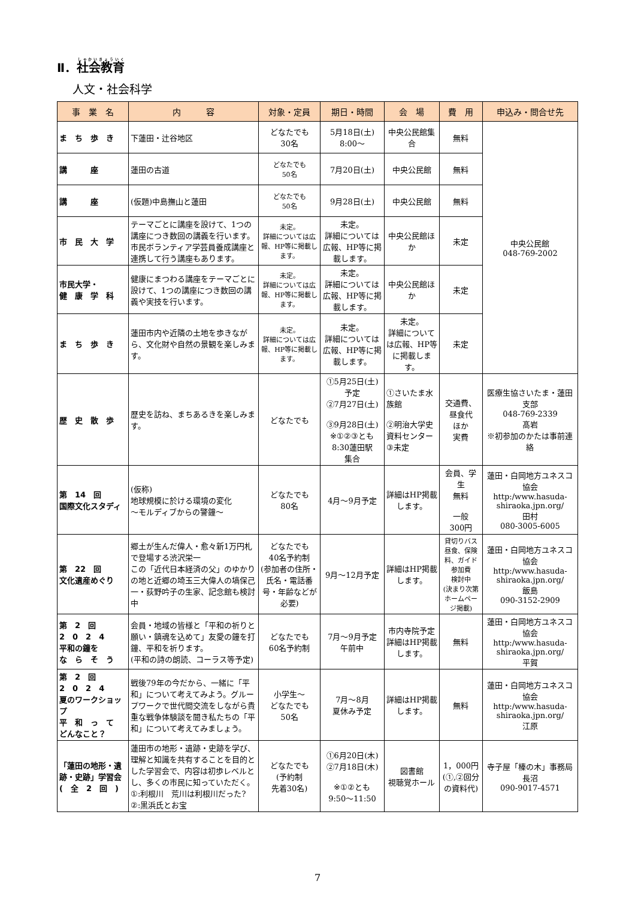Ⅱ．社会教育
人文・社会科学
| 事 業 名 | 内 容 | 対象・定員 | 期日・時間 | 会 場 | 費 用 | 申込み・問合せ先 |
| --- | --- | --- | --- | --- | --- | --- |
| ま ち 歩 き | 下蓮田・辻谷地区 | どなたでも 30名 | 5月18日(土) 8:00～ | 中央公民館集合 | 無料 | 中央公民館 048-769-2002 |
| 講 座 | 蓮田の古道 | どなたでも 50名 | 7月20日(土) | 中央公民館 | 無料 | |
| 講 座 | (仮題)中島撫山と蓮田 | どなたでも 50名 | 9月28日(土) | 中央公民館 | 無料 | |
| 市 民 大 学 | テーマごとに講座を設けて、1つの講座につき数回の講義を行います。市民ボランティア学芸員養成講座と連携して行う講座もあります。 | 未定。 詳細については広報、HP等に掲載します。 | 未定。 詳細については広報、HP等に掲載します。 | 中央公民館ほか | 未定 | |
| 市民大学・ 健 康 学 科 | 健康にまつわる講座をテーマごとに設けて、1つの講座につき数回の講義や実技を行います。 | 未定。 詳細については広報、HP等に掲載します。 | 未定。 詳細については広報、HP等に掲載します。 | 中央公民館ほか | 未定 | |
| ま ち 歩 き | 蓮田市内や近隣の土地を歩きながら、文化財や自然の景観を楽しみます。 | 未定。 詳細については広報、HP等に掲載します。 | 未定。 詳細については広報、HP等に掲載します。 | 未定。 詳細については広報、HP等に掲載します。 | 未定 | |
| 歴 史 散 歩 | 歴史を訪ね、まちあるきを楽しみます。 | どなたでも | ①5月25日(土)予定 ②7月27日(土) ③9月28日(土) ※①②③とも 8:30蓮田駅 集合 | ①さいたま水族館 ②明治大学史資料センター ③未定 | 交通費、 昼食代 ほか 実費 | 医療生協さいたま・蓮田支部 048-769-2339 髙岩 ※初参加のかたは事前連絡 |
| 第 14 回 国際文化スタディ | (仮称) 地球規模に於ける環境の変化 ～モルディブからの警鐘～ | どなたでも 80名 | 4月～9月予定 | 詳細はHP掲載します。 | 会員、学生 無料 一般 300円 | 蓮田・白岡地方ユネスコ協会 http:/www.hasuda-shiraoka.jpn.org/ 田村 080-3005-6005 |
| 第 22 回 文化遺産めぐり | 郷土が生んだ偉人・愈々新1万円札で登場する渋沢栄一 この「近代日本経済の父」のゆかりの地と近郷の埼玉三大偉人の塙保己一・荻野吟子の生家、記念館も検討中 | どなたでも 40名予約制 (参加者の住所・氏名・電話番号・年齢などが必要) | 9月～12月予定 | 詳細はHP掲載します。 | 貸切りバス 昼食、保険料、ガイド参加費 検討中 (決まり次第ホームページ掲載) | 蓮田・白岡地方ユネスコ協会 http:/www.hasuda-shiraoka.jpn.org/ 飯島 090-3152-2909 |
| 第 2 回 2 0 2 4 平和の鐘を な ら そ う | 会員・地域の皆様と「平和の祈りと願い・鎮魂を込めて」友愛の鐘を打鐘、平和を祈ります。 (平和の詩の朗読、コーラス等予定) | どなたでも 60名予約制 | 7月～9月予定 午前中 | 市内寺院予定 詳細はHP掲載します。 | 無料 | 蓮田・白岡地方ユネスコ協会 http:/www.hasuda-shiraoka.jpn.org/ 平賀 |
| 第 2 回 2 0 2 4 夏のワークショップ 平 和 っ て どんなこと？ | 戦後79年の今だから、一緒に「平和」について考えてみよう。グループワークで世代間交流をしながら貴重な戦争体験談を聞き私たちの「平和」について考えてみましょう。 | 小学生～ どなたでも 50名 | 7月～8月 夏休み予定 | 詳細はHP掲載します。 | 無料 | 蓮田・白岡地方ユネスコ協会 http:/www.hasuda-shiraoka.jpn.org/ 江原 |
| 「蓮田の地形・遺跡・史跡」学習会 ( 全 2 回 ) | 蓮田市の地形・遺跡・史跡を学び、理解と知識を共有することを目的とした学習会で、内容は初歩レベルとし、多くの市民に知っていただく。 ①:利根川 荒川は利根川だった? ②:黒浜氏とお宝 | どなたでも (予約制 先着30名) | ①6月20日(木) ②7月18日(木) ※①②とも 9:50～11:50 | 図書館 視聴覚ホール | 1，000円 (①,②回分の資料代) | 寺子屋「榛の木」事務局 長沼 090-9017-4571 |
7